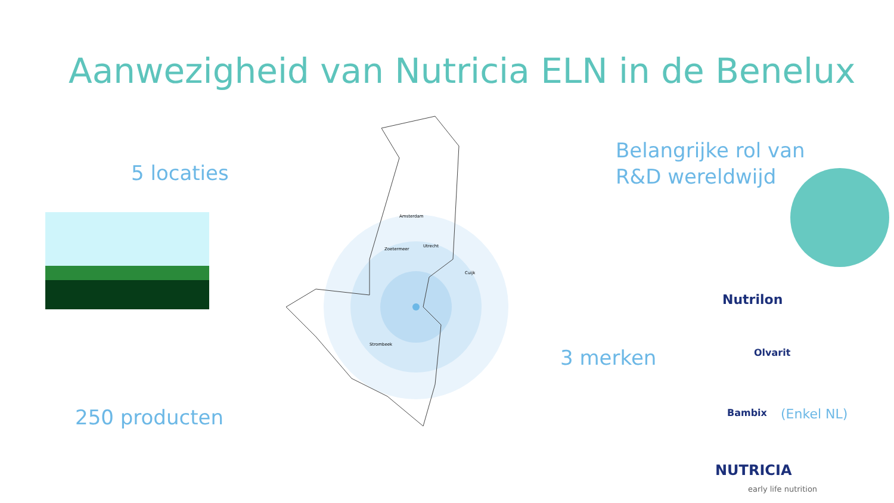Aanwezigheid van Nutricia ELN in de Benelux
Amsterdam
Zoetermeer
Utrecht
Cuijk
Strombeek
5 locaties
Belangrijke rol van
R&D wereldwijd
3 merken
250 producten
Nutrilon
Olvarit
Bambix (Enkel NL)
NUTRICIA
early life nutrition